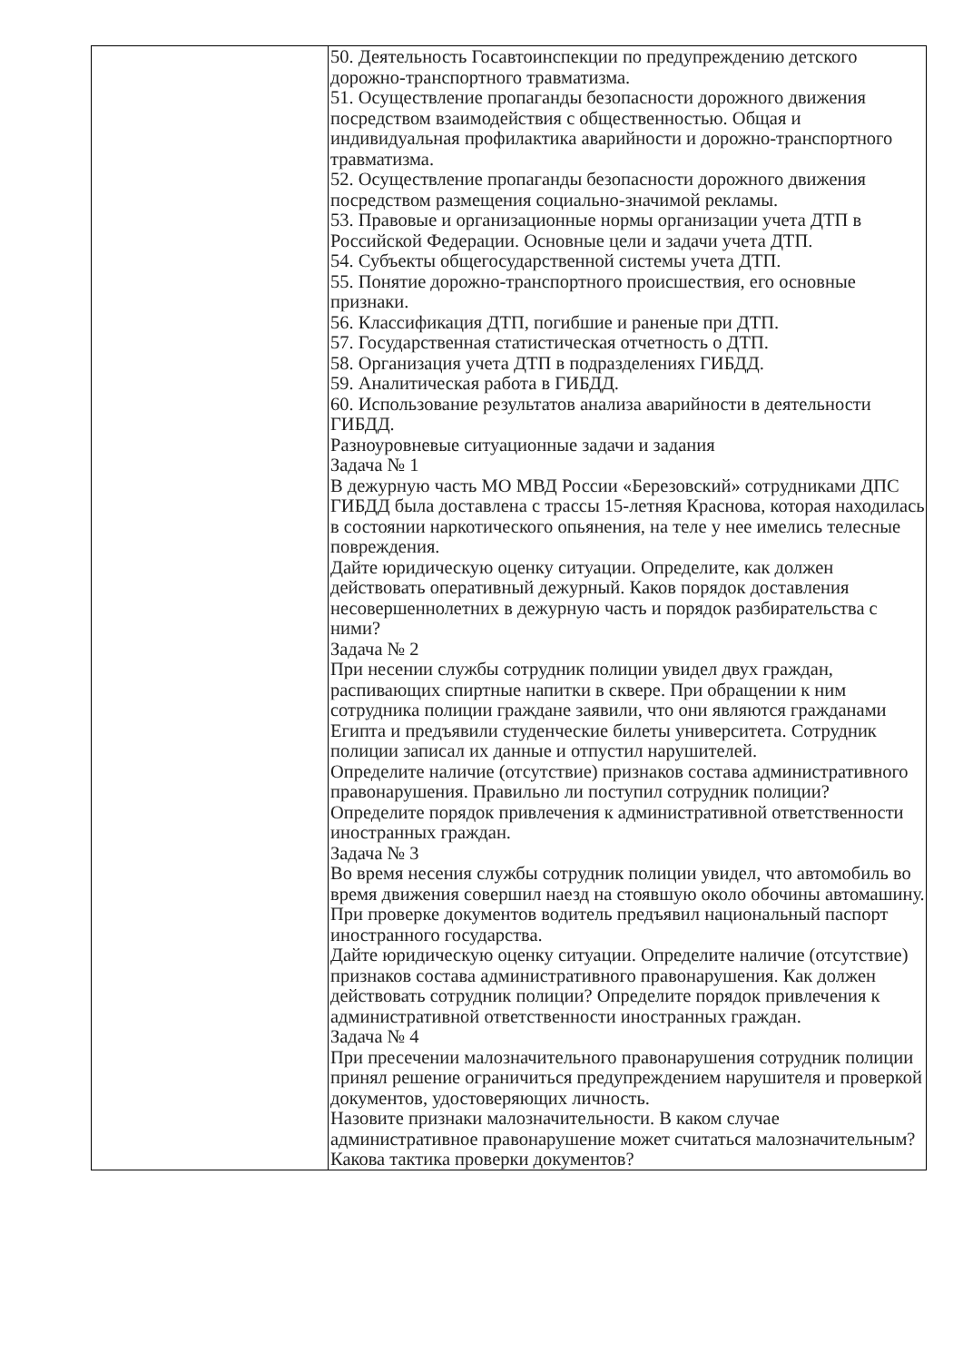| | 50. Деятельность Госавтоинспекции по предупреждению детского дорожно-транспортного травматизма. 51. Осуществление пропаганды безопасности дорожного движения посредством взаимодействия с общественностью. Общая и индивидуальная профилактика аварийности и дорожно-транспортного травматизма. 52. Осуществление пропаганды безопасности дорожного движения посредством размещения социально-значимой рекламы. 53. Правовые и организационные нормы организации учета ДТП в Российской Федерации. Основные цели и задачи учета ДТП. 54. Субъекты общегосударственной системы учета ДТП. 55. Понятие дорожно-транспортного происшествия, его основные признаки. 56. Классификация ДТП, погибшие и раненые при ДТП. 57. Государственная статистическая отчетность о ДТП. 58. Организация учета ДТП в подразделениях ГИБДД. 59. Аналитическая работа в ГИБДД. 60. Использование результатов анализа аварийности в деятельности ГИБДД. Разноуровневые ситуационные задачи и задания Задача № 1 В дежурную часть МО МВД России «Березовский» сотрудниками ДПС ГИБДД была доставлена с трассы 15-летняя Краснова, которая находилась в состоянии наркотического опьянения, на теле у нее имелись телесные повреждения. Дайте юридическую оценку ситуации. Определите, как должен действовать оперативный дежурный. Каков порядок доставления несовершеннолетних в дежурную часть и порядок разбирательства с ними? Задача № 2 При несении службы сотрудник полиции увидел двух граждан, распивающих спиртные напитки в сквере. При обращении к ним сотрудника полиции граждане заявили, что они являются гражданами Египта и предъявили студенческие билеты университета. Сотрудник полиции записал их данные и отпустил нарушителей. Определите наличие (отсутствие) признаков состава административного правонарушения. Правильно ли поступил сотрудник полиции? Определите порядок привлечения к административной ответственности иностранных граждан. Задача № 3 Во время несения службы сотрудник полиции увидел, что автомобиль во время движения совершил наезд на стоявшую около обочины автомашину. При проверке документов водитель предъявил национальный паспорт иностранного государства. Дайте юридическую оценку ситуации. Определите наличие (отсутствие) признаков состава административного правонарушения. Как должен действовать сотрудник полиции? Определите порядок привлечения к административной ответственности иностранных граждан. Задача № 4 При пресечении малозначительного правонарушения сотрудник полиции принял решение ограничиться предупреждением нарушителя и проверкой документов, удостоверяющих личность. Назовите признаки малозначительности. В каком случае административное правонарушение может считаться малозначительным? Какова тактика проверки документов? |